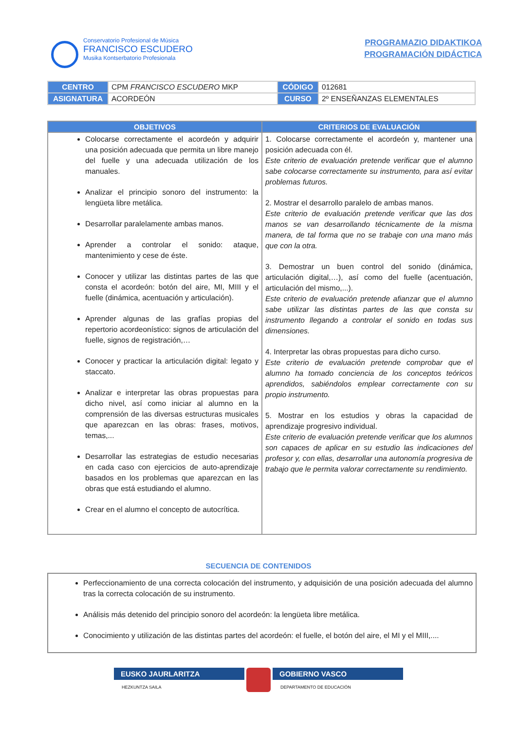Conservatorio Profesional de Música
FRANCISCO ESCUDERO
Musika Kontserbatorio Profesionala
PROGRAMAZIO DIDAKTIKOA
PROGRAMACIÓN DIDÁCTICA
| CENTRO | CPM FRANCISCO ESCUDERO MKP | CÓDIGO | 012681 |
| ASIGNATURA | ACORDEÓN | CURSO | 2º ENSEÑANZAS ELEMENTALES |
| OBJETIVOS | CRITERIOS DE EVALUACIÓN |
| --- | --- |
| Colocarse correctamente el acordeón y adquirir una posición adecuada que permita un libre manejo del fuelle y una adecuada utilización de los manuales. Analizar el principio sonoro del instrumento: la lengüeta libre metálica. Desarrollar paralelamente ambas manos. Aprender a controlar el sonido: ataque, mantenimiento y cese de éste. Conocer y utilizar las distintas partes de las que consta el acordeón: botón del aire, MI, MIII y el fuelle (dinámica, acentuación y articulación). Aprender algunas de las grafías propias del repertorio acordeonístico: signos de articulación del fuelle, signos de registración,… Conocer y practicar la articulación digital: legato y staccato. Analizar e interpretar las obras propuestas para dicho nivel, así como iniciar al alumno en la comprensión de las diversas estructuras musicales que aparezcan en las obras: frases, motivos, temas,... Desarrollar las estrategias de estudio necesarias en cada caso con ejercicios de auto-aprendizaje basados en los problemas que aparezcan en las obras que está estudiando el alumno. Crear en el alumno el concepto de autocrítica. | 1. Colocarse correctamente el acordeón y, mantener una posición adecuada con él. Este criterio de evaluación pretende verificar que el alumno sabe colocarse correctamente su instrumento, para así evitar problemas futuros. 2. Mostrar el desarrollo paralelo de ambas manos. Este criterio de evaluación pretende verificar que las dos manos se van desarrollando técnicamente de la misma manera, de tal forma que no se trabaje con una mano más que con la otra. 3. Demostrar un buen control del sonido (dinámica, articulación digital,…), así como del fuelle (acentuación, articulación del mismo,...). Este criterio de evaluación pretende afianzar que el alumno sabe utilizar las distintas partes de las que consta su instrumento llegando a controlar el sonido en todas sus dimensiones. 4. Interpretar las obras propuestas para dicho curso. Este criterio de evaluación pretende comprobar que el alumno ha tomado conciencia de los conceptos teóricos aprendidos, sabiéndolos emplear correctamente con su propio instrumento. 5. Mostrar en los estudios y obras la capacidad de aprendizaje progresivo individual. Este criterio de evaluación pretende verificar que los alumnos son capaces de aplicar en su estudio las indicaciones del profesor y, con ellas, desarrollar una autonomía progresiva de trabajo que le permita valorar correctamente su rendimiento. |
SECUENCIA DE CONTENIDOS
Perfeccionamiento de una correcta colocación del instrumento, y adquisición de una posición adecuada del alumno tras la correcta colocación de su instrumento.
Análisis más detenido del principio sonoro del acordeón: la lengüeta libre metálica.
Conocimiento y utilización de las distintas partes del acordeón: el fuelle, el botón del aire, el MI y el MIII,....
EUSKO JAURLARITZA
HEZKUNTZA SAILA
GOBIERNO VASCO
DEPARTAMENTO DE EDUCACIÓN